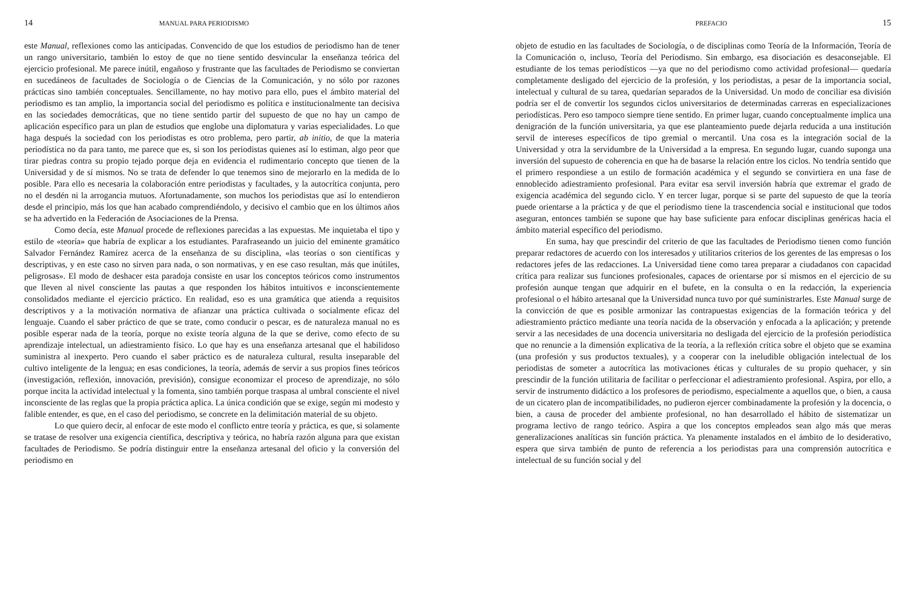14 MANUAL PARA PERIODISMO
este Manual, reflexiones como las anticipadas. Convencido de que los estudios de periodismo han de tener un rango universitario, también lo estoy de que no tiene sentido desvincular la enseñanza teórica del ejercicio profesional. Me parece inútil, engañoso y frustrante que las facultades de Periodismo se conviertan en sucedáneos de facultades de Sociología o de Ciencias de la Comunicación, y no sólo por razones prácticas sino también conceptuales. Sencillamente, no hay motivo para ello, pues el ámbito material del periodismo es tan amplio, la importancia social del periodismo es política e institucionalmente tan decisiva en las sociedades democráticas, que no tiene sentido partir del supuesto de que no hay un campo de aplicación específico para un plan de estudios que englobe una diplomatura y varias especialidades. Lo que haga después la sociedad con los periodistas es otro problema, pero partir, ab initio, de que la materia periodística no da para tanto, me parece que es, si son los periodistas quienes así lo estiman, algo peor que tirar piedras contra su propio tejado porque deja en evidencia el rudimentario concepto que tienen de la Universidad y de sí mismos. No se trata de defender lo que tenemos sino de mejorarlo en la medida de lo posible. Para ello es necesaria la colaboración entre periodistas y facultades, y la autocrítica conjunta, pero no el desdén ni la arrogancia mutuos. Afortunadamente, son muchos los periodistas que así lo entendieron desde el principio, más los que han acabado comprendiéndolo, y decisivo el cambio que en los últimos años se ha advertido en la Federación de Asociaciones de la Prensa.
Como decía, este Manual procede de reflexiones parecidas a las expuestas. Me inquietaba el tipo y estilo de «teoría» que habría de explicar a los estudiantes. Parafraseando un juicio del eminente gramático Salvador Fernández Ramírez acerca de la enseñanza de su disciplina, «las teorías o son científicas y descriptivas, y en este caso no sirven para nada, o son normativas, y en ese caso resultan, más que inútiles, peligrosas». El modo de deshacer esta paradoja consiste en usar los conceptos teóricos como instrumentos que lleven al nivel consciente las pautas a que responden los hábitos intuitivos e inconscientemente consolidados mediante el ejercicio práctico. En realidad, eso es una gramática que atienda a requisitos descriptivos y a la motivación normativa de afianzar una práctica cultivada o socialmente eficaz del lenguaje. Cuando el saber práctico de que se trate, como conducir o pescar, es de naturaleza manual no es posible esperar nada de la teoría, porque no existe teoría alguna de la que se derive, como efecto de su aprendizaje intelectual, un adiestramiento físico. Lo que hay es una enseñanza artesanal que el habilidoso suministra al inexperto. Pero cuando el saber práctico es de naturaleza cultural, resulta inseparable del cultivo inteligente de la lengua; en esas condiciones, la teoría, además de servir a sus propios fines teóricos (investigación, reflexión, innovación, previsión), consigue economizar el proceso de aprendizaje, no sólo porque incita la actividad intelectual y la fomenta, sino también porque traspasa al umbral consciente el nivel inconsciente de las reglas que la propia práctica aplica. La única condición que se exige, según mi modesto y falible entender, es que, en el caso del periodismo, se concrete en la delimitación material de su objeto.
Lo que quiero decir, al enfocar de este modo el conflicto entre teoría y práctica, es que, si solamente se tratase de resolver una exigencia científica, descriptiva y teórica, no habría razón alguna para que existan facultades de Periodismo. Se podría distinguir entre la enseñanza artesanal del oficio y la conversión del periodismo en
PREFACIO 15
objeto de estudio en las facultades de Sociología, o de disciplinas como Teoría de la Información, Teoría de la Comunicación o, incluso, Teoría del Periodismo. Sin embargo, esa disociación es desaconsejable. El estudiante de los temas periodísticos —ya que no del periodismo como actividad profesional— quedaría completamente desligado del ejercicio de la profesión, y los periodistas, a pesar de la importancia social, intelectual y cultural de su tarea, quedarían separados de la Universidad. Un modo de conciliar esa división podría ser el de convertir los segundos ciclos universitarios de determinadas carreras en especializaciones periodísticas. Pero eso tampoco siempre tiene sentido. En primer lugar, cuando conceptualmente implica una denigración de la función universitaria, ya que ese planteamiento puede dejarla reducida a una institución servil de intereses específicos de tipo gremial o mercantil. Una cosa es la integración social de la Universidad y otra la servidumbre de la Universidad a la empresa. En segundo lugar, cuando suponga una inversión del supuesto de coherencia en que ha de basarse la relación entre los ciclos. No tendría sentido que el primero respondiese a un estilo de formación académica y el segundo se convirtiera en una fase de ennoblecido adiestramiento profesional. Para evitar esa servil inversión habría que extremar el grado de exigencia académica del segundo ciclo. Y en tercer lugar, porque si se parte del supuesto de que la teoría puede orientarse a la práctica y de que el periodismo tiene la trascendencia social e institucional que todos aseguran, entonces también se supone que hay base suficiente para enfocar disciplinas genéricas hacia el ámbito material específico del periodismo.
En suma, hay que prescindir del criterio de que las facultades de Periodismo tienen como función preparar redactores de acuerdo con los interesados y utilitarios criterios de los gerentes de las empresas o los redactores jefes de las redacciones. La Universidad tiene como tarea preparar a ciudadanos con capacidad crítica para realizar sus funciones profesionales, capaces de orientarse por sí mismos en el ejercicio de su profesión aunque tengan que adquirir en el bufete, en la consulta o en la redacción, la experiencia profesional o el hábito artesanal que la Universidad nunca tuvo por qué suministrarles. Este Manual surge de la convicción de que es posible armonizar las contrapuestas exigencias de la formación teórica y del adiestramiento práctico mediante una teoría nacida de la observación y enfocada a la aplicación; y pretende servir a las necesidades de una docencia universitaria no desligada del ejercicio de la profesión periodística que no renuncie a la dimensión explicativa de la teoría, a la reflexión crítica sobre el objeto que se examina (una profesión y sus productos textuales), y a cooperar con la ineludible obligación intelectual de los periodistas de someter a autocrítica las motivaciones éticas y culturales de su propio quehacer, y sin prescindir de la función utilitaria de facilitar o perfeccionar el adiestramiento profesional. Aspira, por ello, a servir de instrumento didáctico a los profesores de periodismo, especialmente a aquellos que, o bien, a causa de un cicatero plan de incompatibilidades, no pudieron ejercer combinadamente la profesión y la docencia, o bien, a causa de proceder del ambiente profesional, no han desarrollado el hábito de sistematizar un programa lectivo de rango teórico. Aspira a que los conceptos empleados sean algo más que meras generalizaciones analíticas sin función práctica. Ya plenamente instalados en el ámbito de lo desiderativo, espera que sirva también de punto de referencia a los periodistas para una comprensión autocrítica e intelectual de su función social y del